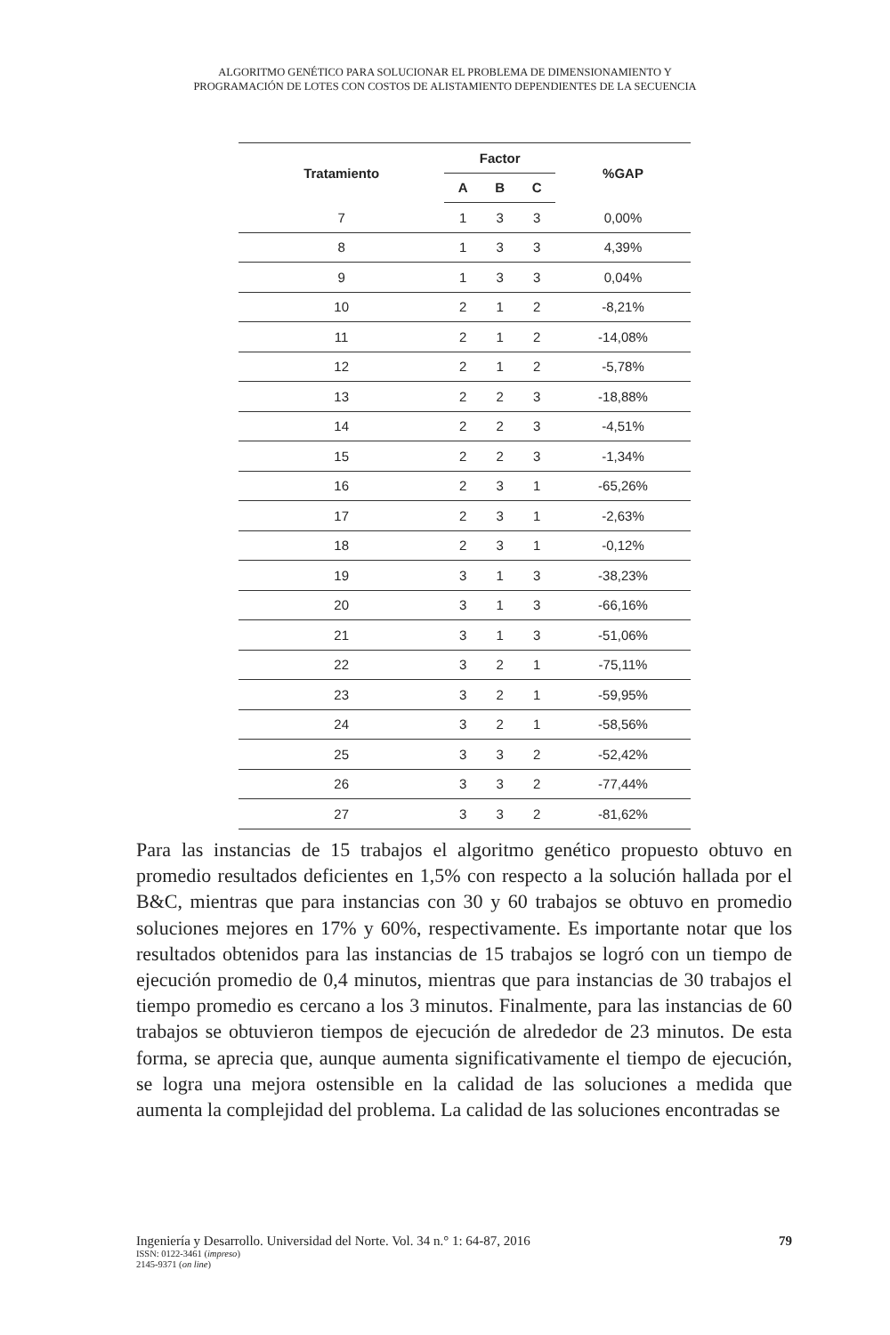ALGORITMO GENÉTICO PARA SOLUCIONAR EL PROBLEMA DE DIMENSIONAMIENTO Y
PROGRAMACIÓN DE LOTES CON COSTOS DE ALISTAMIENTO DEPENDIENTES DE LA SECUENCIA
| Tratamiento | Factor | | | %GAP |
| --- | --- | --- | --- | --- |
| | A | B | C | |
| 7 | 1 | 3 | 3 | 0,00% |
| 8 | 1 | 3 | 3 | 4,39% |
| 9 | 1 | 3 | 3 | 0,04% |
| 10 | 2 | 1 | 2 | -8,21% |
| 11 | 2 | 1 | 2 | -14,08% |
| 12 | 2 | 1 | 2 | -5,78% |
| 13 | 2 | 2 | 3 | -18,88% |
| 14 | 2 | 2 | 3 | -4,51% |
| 15 | 2 | 2 | 3 | -1,34% |
| 16 | 2 | 3 | 1 | -65,26% |
| 17 | 2 | 3 | 1 | -2,63% |
| 18 | 2 | 3 | 1 | -0,12% |
| 19 | 3 | 1 | 3 | -38,23% |
| 20 | 3 | 1 | 3 | -66,16% |
| 21 | 3 | 1 | 3 | -51,06% |
| 22 | 3 | 2 | 1 | -75,11% |
| 23 | 3 | 2 | 1 | -59,95% |
| 24 | 3 | 2 | 1 | -58,56% |
| 25 | 3 | 3 | 2 | -52,42% |
| 26 | 3 | 3 | 2 | -77,44% |
| 27 | 3 | 3 | 2 | -81,62% |
Para las instancias de 15 trabajos el algoritmo genético propuesto obtuvo en promedio resultados deficientes en 1,5% con respecto a la solución hallada por el B&C, mientras que para instancias con 30 y 60 trabajos se obtuvo en promedio soluciones mejores en 17% y 60%, respectivamente. Es importante notar que los resultados obtenidos para las instancias de 15 trabajos se logró con un tiempo de ejecución promedio de 0,4 minutos, mientras que para instancias de 30 trabajos el tiempo promedio es cercano a los 3 minutos. Finalmente, para las instancias de 60 trabajos se obtuvieron tiempos de ejecución de alrededor de 23 minutos. De esta forma, se aprecia que, aunque aumenta significativamente el tiempo de ejecución, se logra una mejora ostensible en la calidad de las soluciones a medida que aumenta la complejidad del problema. La calidad de las soluciones encontradas se
Ingeniería y Desarrollo. Universidad del Norte. Vol. 34 n.° 1: 64-87, 2016 79 ISSN: 0122-3461 (impreso)
2145-9371 (on line)